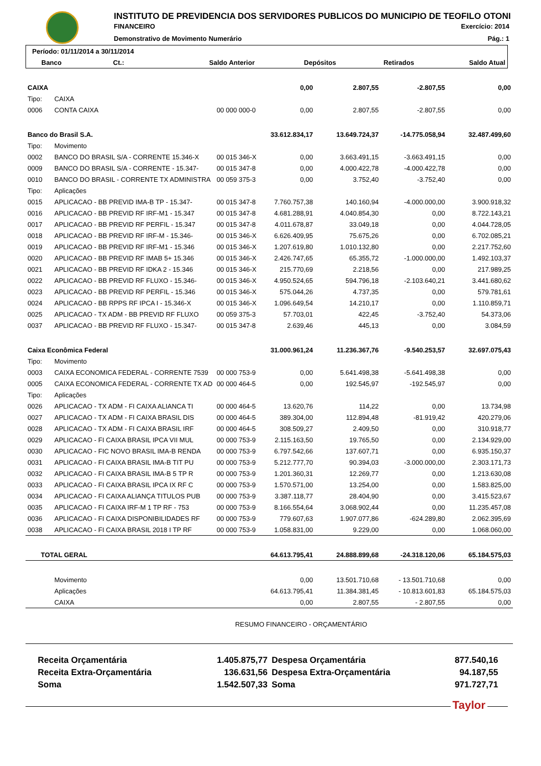INSTITUTO DE PREVIDENCIA DOS SERVIDORES PUBLICOS DO MUNICIPIO DE TEOFILO OTONI
FINANCEIRO Exercício: 2014
Demonstrativo de Movimento Numerário
Pág.: 1
| Período: 01/11/2014 a 30/11/2014 | | | | | |
| Banco | Ct.: | Saldo Anterior | Depósitos | Retirados | Saldo Atual |
| CAIXA | | | 0,00 | 2.807,55 | -2.807,55 | 0,00 |
| Tipo: | CAIXA | | | | | |
| 0006 | CONTA CAIXA | 00 000 000-0 | 0,00 | 2.807,55 | -2.807,55 | 0,00 |
| Banco do Brasil S.A. | | | 33.612.834,17 | 13.649.724,37 | -14.775.058,94 | 32.487.499,60 |
| Tipo: | Movimento | | | | | |
| 0002 | BANCO DO BRASIL S/A - CORRENTE 15.346-X | 00 015 346-X | 0,00 | 3.663.491,15 | -3.663.491,15 | 0,00 |
| 0009 | BANCO DO BRASIL S/A - CORRENTE - 15.347- | 00 015 347-8 | 0,00 | 4.000.422,78 | -4.000.422,78 | 0,00 |
| 0010 | BANCO DO BRASIL - CORRENTE TX ADMINISTRA | 00 059 375-3 | 0,00 | 3.752,40 | -3.752,40 | 0,00 |
| Tipo: | Aplicações | | | | | |
| 0015 | APLICACAO - BB PREVID IMA-B TP - 15.347- | 00 015 347-8 | 7.760.757,38 | 140.160,94 | -4.000.000,00 | 3.900.918,32 |
| 0016 | APLICACAO - BB PREVID RF IRF-M1 - 15.347 | 00 015 347-8 | 4.681.288,91 | 4.040.854,30 | 0,00 | 8.722.143,21 |
| 0017 | APLICACAO - BB PREVID RF PERFIL - 15.347 | 00 015 347-8 | 4.011.678,87 | 33.049,18 | 0,00 | 4.044.728,05 |
| 0018 | APLICACAO - BB PREVID RF IRF-M - 15.346- | 00 015 346-X | 6.626.409,95 | 75.675,26 | 0,00 | 6.702.085,21 |
| 0019 | APLICACAO - BB PREVID RF IRF-M1 - 15.346 | 00 015 346-X | 1.207.619,80 | 1.010.132,80 | 0,00 | 2.217.752,60 |
| 0020 | APLICACAO - BB PREVID RF IMAB 5+ 15.346 | 00 015 346-X | 2.426.747,65 | 65.355,72 | -1.000.000,00 | 1.492.103,37 |
| 0021 | APLICACAO - BB PREVID RF IDKA 2 - 15.346 | 00 015 346-X | 215.770,69 | 2.218,56 | 0,00 | 217.989,25 |
| 0022 | APLICACAO - BB PREVID RF FLUXO - 15.346- | 00 015 346-X | 4.950.524,65 | 594.796,18 | -2.103.640,21 | 3.441.680,62 |
| 0023 | APLICACAO - BB PREVID RF PERFIL - 15.346 | 00 015 346-X | 575.044,26 | 4.737,35 | 0,00 | 579.781,61 |
| 0024 | APLICACAO - BB RPPS RF IPCA I - 15.346-X | 00 015 346-X | 1.096.649,54 | 14.210,17 | 0,00 | 1.110.859,71 |
| 0025 | APLICACAO - TX ADM - BB PREVID RF FLUXO | 00 059 375-3 | 57.703,01 | 422,45 | -3.752,40 | 54.373,06 |
| 0037 | APLICACAO - BB PREVID RF FLUXO - 15.347- | 00 015 347-8 | 2.639,46 | 445,13 | 0,00 | 3.084,59 |
| Caixa Econômica Federal | | | 31.000.961,24 | 11.236.367,76 | -9.540.253,57 | 32.697.075,43 |
| Tipo: | Movimento | | | | | |
| 0003 | CAIXA ECONOMICA FEDERAL - CORRENTE 7539 | 00 000 753-9 | 0,00 | 5.641.498,38 | -5.641.498,38 | 0,00 |
| 0005 | CAIXA ECONOMICA FEDERAL - CORRENTE TX AD | 00 000 464-5 | 0,00 | 192.545,97 | -192.545,97 | 0,00 |
| Tipo: | Aplicações | | | | | |
| 0026 | APLICACAO - TX ADM - FI CAIXA ALIANCA TI | 00 000 464-5 | 13.620,76 | 114,22 | 0,00 | 13.734,98 |
| 0027 | APLICACAO - TX ADM - FI CAIXA BRASIL DIS | 00 000 464-5 | 389.304,00 | 112.894,48 | -81.919,42 | 420.279,06 |
| 0028 | APLICACAO - TX ADM - FI CAIXA BRASIL IRF | 00 000 464-5 | 308.509,27 | 2.409,50 | 0,00 | 310.918,77 |
| 0029 | APLICACAO - FI CAIXA BRASIL IPCA VII MUL | 00 000 753-9 | 2.115.163,50 | 19.765,50 | 0,00 | 2.134.929,00 |
| 0030 | APLICACAO - FIC NOVO BRASIL IMA-B RENDA | 00 000 753-9 | 6.797.542,66 | 137.607,71 | 0,00 | 6.935.150,37 |
| 0031 | APLICACAO - FI CAIXA BRASIL IMA-B TIT PU | 00 000 753-9 | 5.212.777,70 | 90.394,03 | -3.000.000,00 | 2.303.171,73 |
| 0032 | APLICACAO - FI CAIXA BRASIL IMA-B 5 TP R | 00 000 753-9 | 1.201.360,31 | 12.269,77 | 0,00 | 1.213.630,08 |
| 0033 | APLICACAO - FI CAIXA BRASIL IPCA IX RF C | 00 000 753-9 | 1.570.571,00 | 13.254,00 | 0,00 | 1.583.825,00 |
| 0034 | APLICACAO - FI CAIXA ALIANÇA TITULOS PUB | 00 000 753-9 | 3.387.118,77 | 28.404,90 | 0,00 | 3.415.523,67 |
| 0035 | APLICACAO - FI CAIXA IRF-M 1 TP RF - 753 | 00 000 753-9 | 8.166.554,64 | 3.068.902,44 | 0,00 | 11.235.457,08 |
| 0036 | APLICACAO - FI CAIXA DISPONIBILIDADES RF | 00 000 753-9 | 779.607,63 | 1.907.077,86 | -624.289,80 | 2.062.395,69 |
| 0038 | APLICACAO - FI CAIXA BRASIL 2018 I TP RF | 00 000 753-9 | 1.058.831,00 | 9.229,00 | 0,00 | 1.068.060,00 |
| TOTAL GERAL | | | 64.613.795,41 | 24.888.899,68 | -24.318.120,06 | 65.184.575,03 |
| | Movimento | | 0,00 | 13.501.710,68 | - 13.501.710,68 | 0,00 |
| | Aplicações | | 64.613.795,41 | 11.384.381,45 | - 10.813.601,83 | 65.184.575,03 |
| | CAIXA | | 0,00 | 2.807,55 | - 2.807,55 | 0,00 |
RESUMO FINANCEIRO - ORÇAMENTÁRIO
| Receita Orçamentária | 1.405.875,77 | Despesa Orçamentária | 877.540,16 |
| Receita Extra-Orçamentária | 136.631,56 | Despesa Extra-Orçamentária | 94.187,55 |
| Soma | 1.542.507,33 | Soma | 971.727,71 |
Taylor